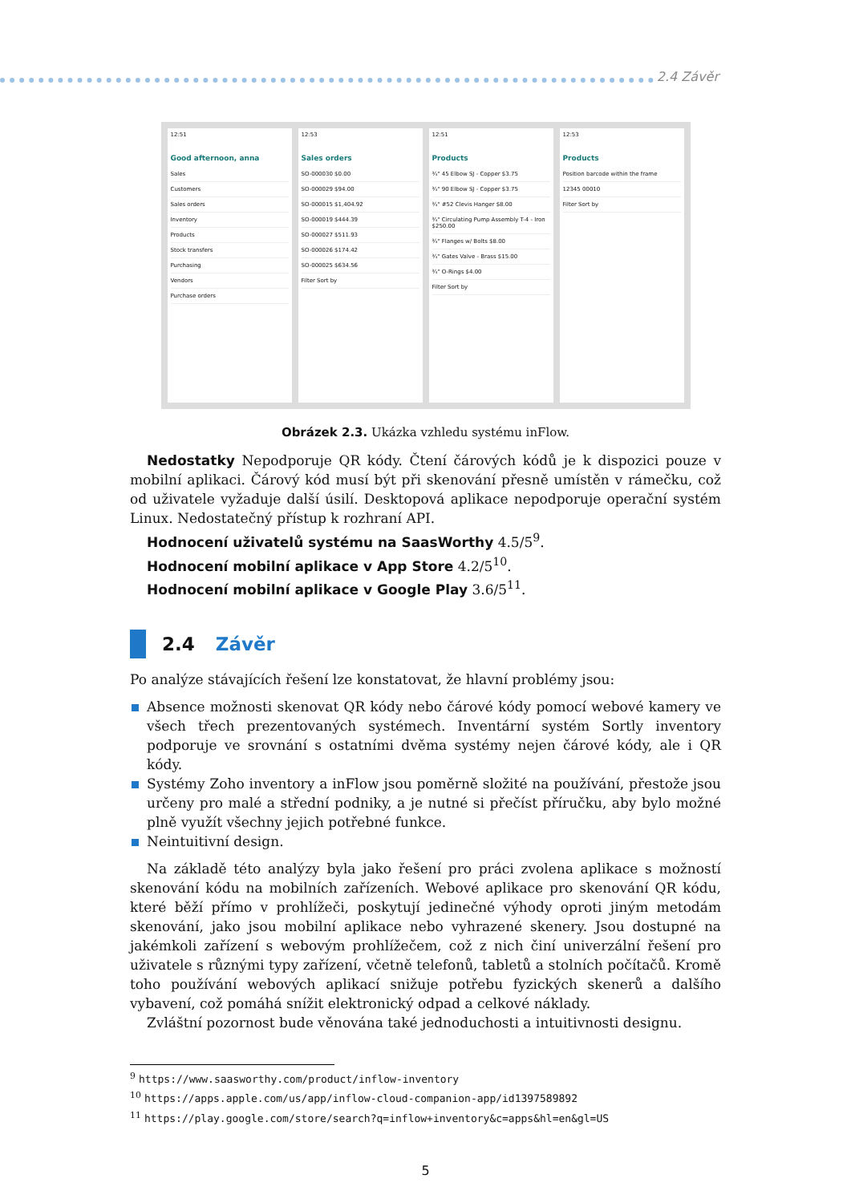2.4 Závěr
12:51
Good afternoon, anna
Sales
Customers
Sales orders
Inventory
Products
Stock transfers
Purchasing
Vendors
Purchase orders
12:53
Sales orders
SO-000030 $0.00
SO-000029 $94.00
SO-000015 $1,404.92
SO-000019 $444.39
SO-000027 $511.93
SO-000026 $174.42
SO-000025 $634.56
Filter Sort by
12:51
Products
¾" 45 Elbow SJ - Copper $3.75
¾" 90 Elbow SJ - Copper $3.75
¾" #52 Clevis Hanger $8.00
¾" Circulating Pump Assembly T-4 - Iron $250.00
¾" Flanges w/ Bolts $8.00
¾" Gates Valve - Brass $15.00
¾" O-Rings $4.00
Filter Sort by
12:53
Products
Position barcode within the frame
12345 00010
Filter Sort by
Obrázek 2.3. Ukázka vzhledu systému inFlow.
Nedostatky Nepodporuje QR kódy. Čtení čárových kódů je k dispozici pouze v mobilní aplikaci. Čárový kód musí být při skenování přesně umístěn v rámečku, což od uživatele vyžaduje další úsilí. Desktopová aplikace nepodporuje operační systém Linux. Nedostatečný přístup k rozhraní API.
Hodnocení uživatelů systému na SaasWorthy 4.5/5<sup>9</sup>.
Hodnocení mobilní aplikace v App Store 4.2/5<sup>10</sup>.
Hodnocení mobilní aplikace v Google Play 3.6/5<sup>11</sup>.
2.4 Závěr
Po analýze stávajících řešení lze konstatovat, že hlavní problémy jsou:
Absence možnosti skenovat QR kódy nebo čárové kódy pomocí webové kamery ve všech třech prezentovaných systémech. Inventární systém Sortly inventory podporuje ve srovnání s ostatními dvěma systémy nejen čárové kódy, ale i QR kódy.
Systémy Zoho inventory a inFlow jsou poměrně složité na používání, přestože jsou určeny pro malé a střední podniky, a je nutné si přečíst příručku, aby bylo možné plně využít všechny jejich potřebné funkce.
Neintuitivní design.
Na základě této analýzy byla jako řešení pro práci zvolena aplikace s možností skenování kódu na mobilních zařízeních. Webové aplikace pro skenování QR kódu, které běží přímo v prohlížeči, poskytují jedinečné výhody oproti jiným metodám skenování, jako jsou mobilní aplikace nebo vyhrazené skenery. Jsou dostupné na jakémkoli zařízení s webovým prohlížečem, což z nich činí univerzální řešení pro uživatele s různými typy zařízení, včetně telefonů, tabletů a stolních počítačů. Kromě toho používání webových aplikací snižuje potřebu fyzických skenerů a dalšího vybavení, což pomáhá snížit elektronický odpad a celkové náklady.
Zvláštní pozornost bude věnována také jednoduchosti a intuitivnosti designu.
<sup>9</sup> https://www.saasworthy.com/product/inflow-inventory
<sup>10</sup> https://apps.apple.com/us/app/inflow-cloud-companion-app/id1397589892
<sup>11</sup> https://play.google.com/store/search?q=inflow+inventory&c=apps&hl=en&gl=US
5